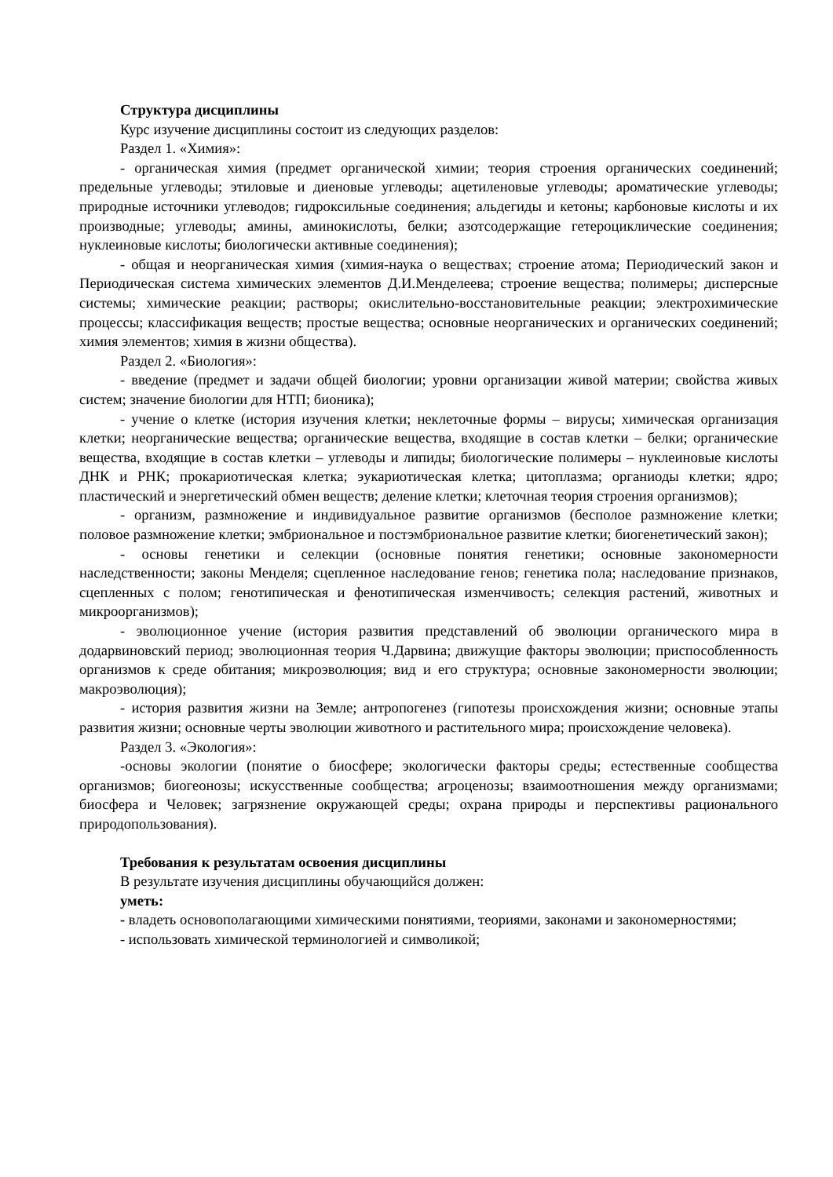Структура дисциплины
Курс изучение дисциплины состоит из следующих разделов:
Раздел 1. «Химия»:
- органическая химия (предмет органической химии; теория строения органических соединений; предельные углеводы; этиловые и диеновые углеводы; ацетиленовые углеводы; ароматические углеводы; природные источники углеводов; гидроксильные соединения; альдегиды и кетоны; карбоновые кислоты и их производные; углеводы; амины, аминокислоты, белки; азотсодержащие гетероциклические соединения; нуклеиновые кислоты; биологически активные соединения);
- общая и неорганическая химия (химия-наука о веществах; строение атома; Периодический закон и Периодическая система химических элементов Д.И.Менделеева; строение вещества; полимеры; дисперсные системы; химические реакции; растворы; окислительно-восстановительные реакции; электрохимические процессы; классификация веществ; простые вещества; основные неорганических и органических соединений; химия элементов; химия в жизни общества).
Раздел 2. «Биология»:
- введение (предмет и задачи общей биологии; уровни организации живой материи; свойства живых систем; значение биологии для НТП; бионика);
- учение о клетке (история изучения клетки; неклеточные формы – вирусы; химическая организация клетки; неорганические вещества; органические вещества, входящие в состав клетки – белки; органические вещества, входящие в состав клетки – углеводы и липиды; биологические полимеры – нуклеиновые кислоты ДНК и РНК; прокариотическая клетка; эукариотическая клетка; цитоплазма; органиоды клетки; ядро; пластический и энергетический обмен веществ; деление клетки; клеточная теория строения организмов);
- организм, размножение и индивидуальное развитие организмов (бесполое размножение клетки; половое размножение клетки; эмбриональное и постэмбриональное развитие клетки; биогенетический закон);
- основы генетики и селекции (основные понятия генетики; основные закономерности наследственности; законы Менделя; сцепленное наследование генов; генетика пола; наследование признаков, сцепленных с полом; генотипическая и фенотипическая изменчивость; селекция растений, животных и микроорганизмов);
- эволюционное учение (история развития представлений об эволюции органического мира в додарвиновский период; эволюционная теория Ч.Дарвина; движущие факторы эволюции; приспособленность организмов к среде обитания; микроэволюция; вид и его структура; основные закономерности эволюции; макроэволюция);
- история развития жизни на Земле; антропогенез (гипотезы происхождения жизни; основные этапы развития жизни; основные черты эволюции животного и растительного мира; происхождение человека).
Раздел 3. «Экология»:
-основы экологии (понятие о биосфере; экологически факторы среды; естественные сообщества организмов; биогеонозы; искусственные сообщества; агроценозы; взаимоотношения между организмами; биосфера и Человек; загрязнение окружающей среды; охрана природы и перспективы рационального природопользования).
Требования к результатам освоения дисциплины
В результате изучения дисциплины обучающийся должен:
уметь:
- владеть основополагающими химическими понятиями, теориями, законами и закономерностями;
- использовать химической терминологией и символикой;